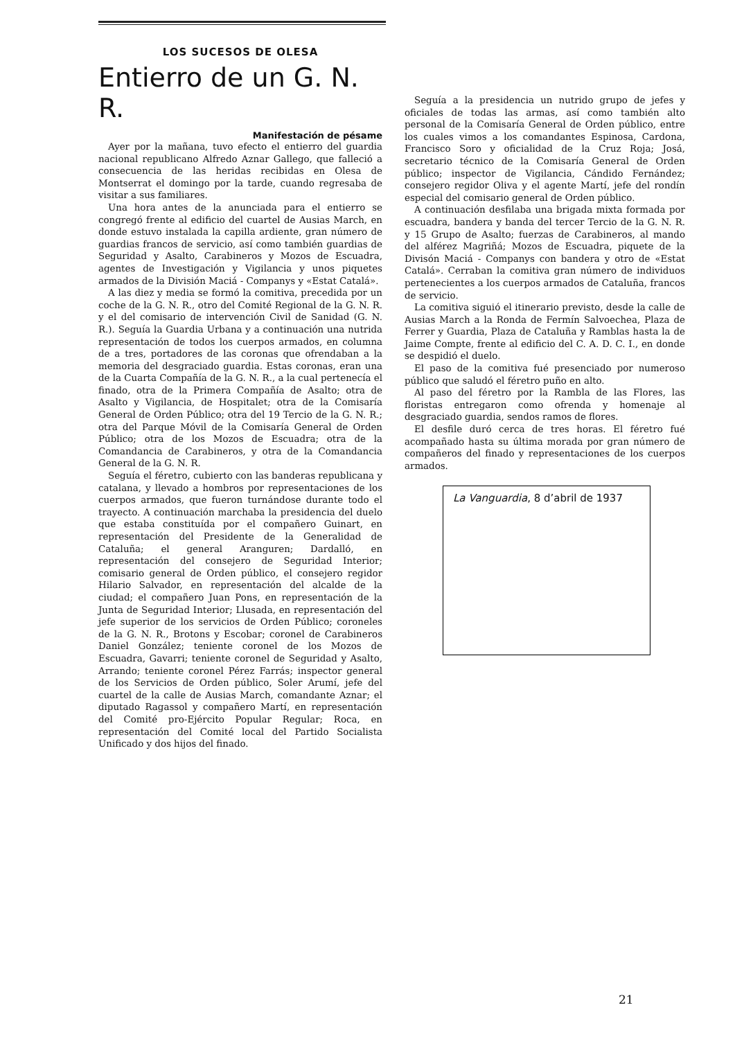LOS SUCESOS DE OLESA
Entierro de un G. N. R.
Manifestación de pésame
Ayer por la mañana, tuvo efecto el entierro del guardia nacional republicano Alfredo Aznar Gallego, que falleció a consecuencia de las heridas recibidas en Olesa de Montserrat el domingo por la tarde, cuando regresaba de visitar a sus familiares.
Una hora antes de la anunciada para el entierro se congregó frente al edificio del cuartel de Ausias March, en donde estuvo instalada la capilla ardiente, gran número de guardias francos de servicio, así como también guardias de Seguridad y Asalto, Carabineros y Mozos de Escuadra, agentes de Investigación y Vigilancia y unos piquetes armados de la División Maciá - Companys y «Estat Catalá».
A las diez y media se formó la comitiva, precedida por un coche de la G. N. R., otro del Comité Regional de la G. N. R. y el del comisario de intervención Civil de Sanidad (G. N. R.). Seguía la Guardia Urbana y a continuación una nutrida representación de todos los cuerpos armados, en columna de a tres, portadores de las coronas que ofrendaban a la memoria del desgraciado guardia. Estas coronas, eran una de la Cuarta Compañía de la G. N. R., a la cual pertenecía el finado, otra de la Primera Compañía de Asalto; otra de Asalto y Vigilancia, de Hospitalet; otra de la Comisaría General de Orden Público; otra del 19 Tercio de la G. N. R.; otra del Parque Móvil de la Comisaría General de Orden Público; otra de los Mozos de Escuadra; otra de la Comandancia de Carabineros, y otra de la Comandancia General de la G. N. R.
Seguía el féretro, cubierto con las banderas republicana y catalana, y llevado a hombros por representaciones de los cuerpos armados, que fueron turnándose durante todo el trayecto. A continuación marchaba la presidencia del duelo que estaba constituída por el compañero Guinart, en representación del Presidente de la Generalidad de Cataluña; el general Aranguren; Dardalló, en representación del consejero de Seguridad Interior; comisario general de Orden público, el consejero regidor Hilario Salvador, en representación del alcalde de la ciudad; el compañero Juan Pons, en representación de la Junta de Seguridad Interior; Llusada, en representación del jefe superior de los servicios de Orden Público; coroneles de la G. N. R., Brotons y Escobar; coronel de Carabineros Daniel González; teniente coronel de los Mozos de Escuadra, Gavarri; teniente coronel de Seguridad y Asalto, Arrando; teniente coronel Pérez Farrás; inspector general de los Servicios de Orden público, Soler Arumí, jefe del cuartel de la calle de Ausias March, comandante Aznar; el diputado Ragassol y compañero Martí, en representación del Comité pro-Ejército Popular Regular; Roca, en representación del Comité local del Partido Socialista Unificado y dos hijos del finado.
Seguía a la presidencia un nutrido grupo de jefes y oficiales de todas las armas, así como también alto personal de la Comisaría General de Orden público, entre los cuales vimos a los comandantes Espinosa, Cardona, Francisco Soro y oficialidad de la Cruz Roja; Josá, secretario técnico de la Comisaría General de Orden público; inspector de Vigilancia, Cándido Fernández; consejero regidor Oliva y el agente Martí, jefe del rondín especial del comisario general de Orden público.
A continuación desfilaba una brigada mixta formada por escuadra, bandera y banda del tercer Tercio de la G. N. R. y 15 Grupo de Asalto; fuerzas de Carabineros, al mando del alférez Magriñá; Mozos de Escuadra, piquete de la Divisón Maciá - Companys con bandera y otro de «Estat Catalá». Cerraban la comitiva gran número de individuos pertenecientes a los cuerpos armados de Cataluña, francos de servicio.
La comitiva siguió el itinerario previsto, desde la calle de Ausias March a la Ronda de Fermín Salvoechea, Plaza de Ferrer y Guardia, Plaza de Cataluña y Ramblas hasta la de Jaime Compte, frente al edificio del C. A. D. C. I., en donde se despidió el duelo.
El paso de la comitiva fué presenciado por numeroso público que saludó el féretro puño en alto.
Al paso del féretro por la Rambla de las Flores, las floristas entregaron como ofrenda y homenaje al desgraciado guardia, sendos ramos de flores.
El desfile duró cerca de tres horas. El féretro fué acompañado hasta su última morada por gran número de compañeros del finado y representaciones de los cuerpos armados.
La Vanguardia, 8 d’abril de 1937
21